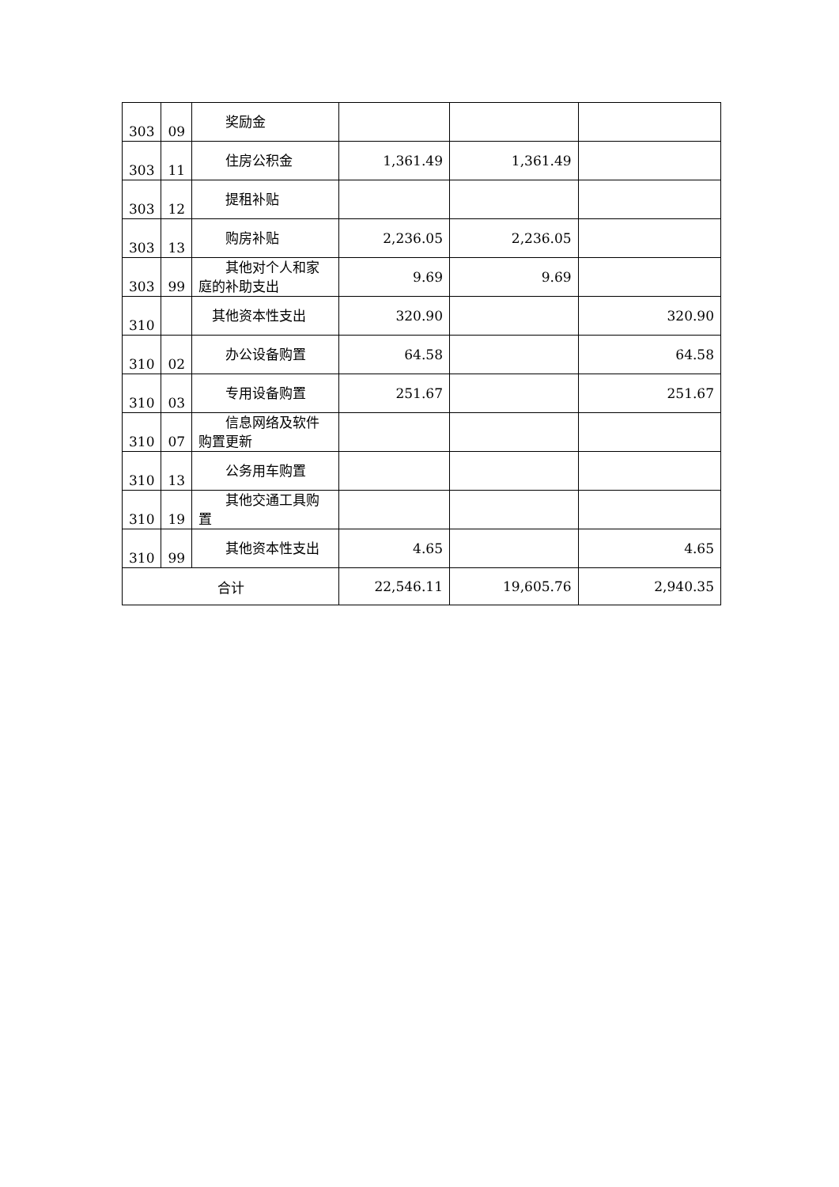| 303 | 09 | 奖励金 | | | |
| 303 | 11 | 住房公积金 | 1,361.49 | 1,361.49 | |
| 303 | 12 | 提租补贴 | | | |
| 303 | 13 | 购房补贴 | 2,236.05 | 2,236.05 | |
| 303 | 99 | 其他对个人和家庭的补助支出 | 9.69 | 9.69 | |
| 310 | | 其他资本性支出 | 320.90 | | 320.90 |
| 310 | 02 | 办公设备购置 | 64.58 | | 64.58 |
| 310 | 03 | 专用设备购置 | 251.67 | | 251.67 |
| 310 | 07 | 信息网络及软件购置更新 | | | |
| 310 | 13 | 公务用车购置 | | | |
| 310 | 19 | 其他交通工具购置 | | | |
| 310 | 99 | 其他资本性支出 | 4.65 | | 4.65 |
| 合计 | | | 22,546.11 | 19,605.76 | 2,940.35 |